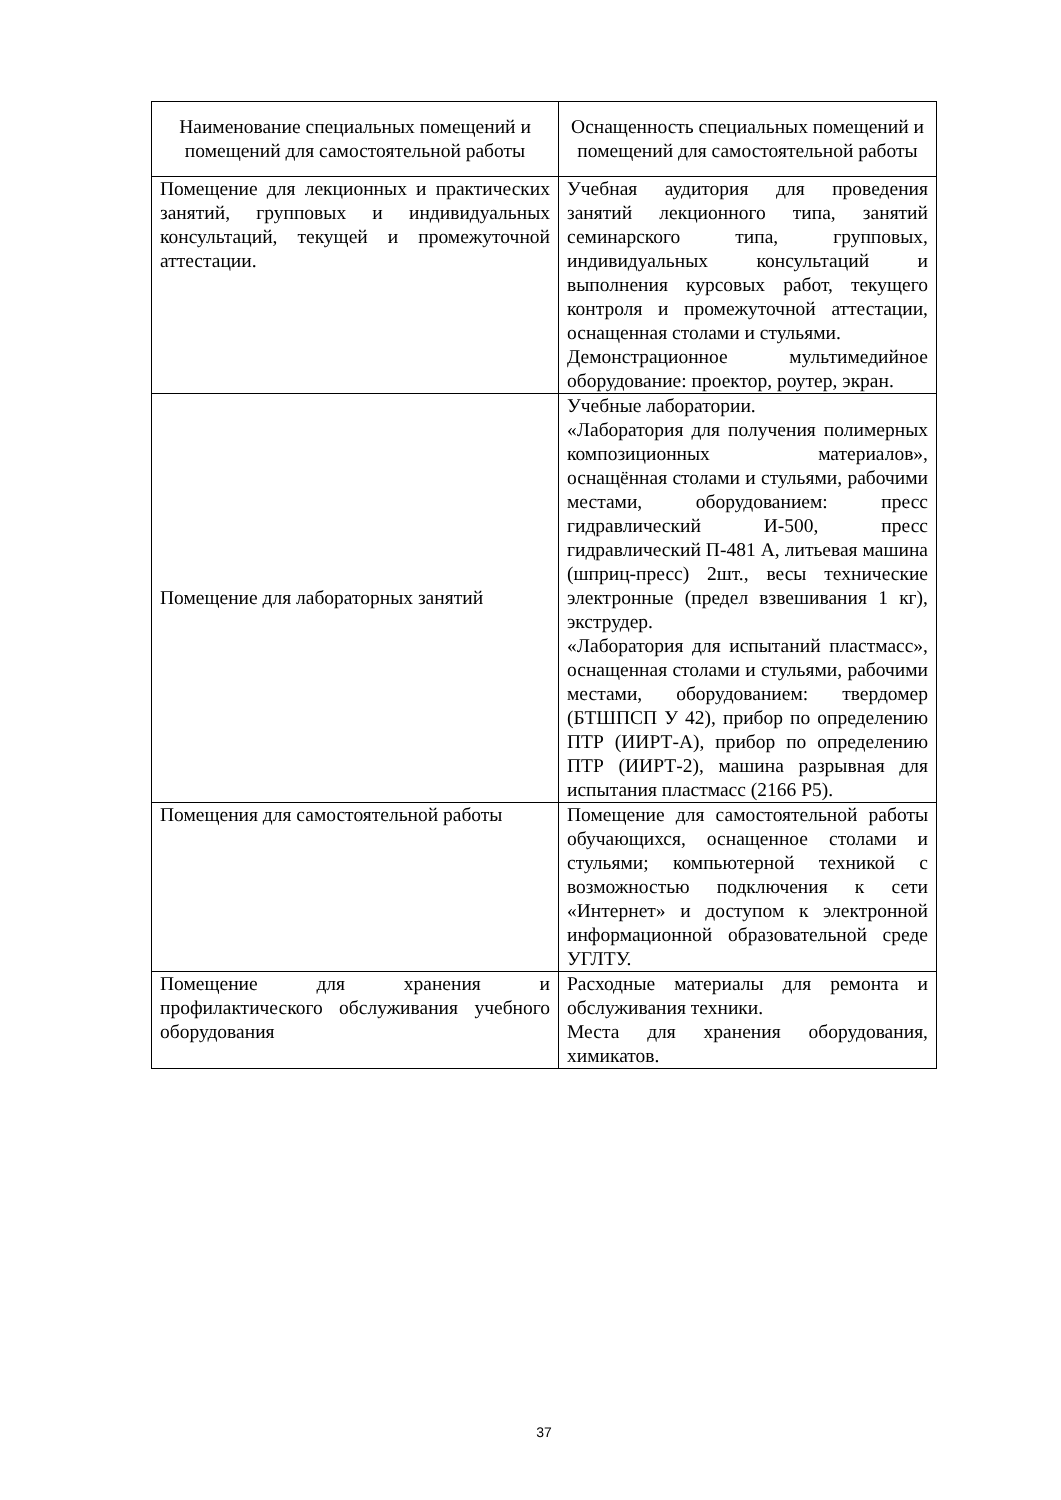| Наименование специальных помещений и помещений для самостоятельной работы | Оснащенность специальных помещений и помещений для самостоятельной работы |
| Помещение для лекционных и практических занятий, групповых и индивидуальных консультаций, текущей и промежуточной аттестации. | Учебная аудитория для проведения занятий лекционного типа, занятий семинарского типа, групповых, индивидуальных консультаций и выполнения курсовых работ, текущего контроля и промежуточной аттестации, оснащенная столами и стульями. Демонстрационное мультимедийное оборудование: проектор, роутер, экран. |
| Помещение для лабораторных занятий | Учебные лаборатории. «Лаборатория для получения полимерных композиционных материалов», оснащённая столами и стульями, рабочими местами, оборудованием: пресс гидравлический И-500, пресс гидравлический П-481 А, литьевая машина (шприц-пресс) 2шт., весы технические электронные (предел взвешивания 1 кг), экструдер. «Лаборатория для испытаний пластмасс», оснащенная столами и стульями, рабочими местами, оборудованием: твердомер (БТШПСП У 42), прибор по определению ПТР (ИИРТ-А), прибор по определению ПТР (ИИРТ-2), машина разрывная для испытания пластмасс (2166 Р5). |
| Помещения для самостоятельной работы | Помещение для самостоятельной работы обучающихся, оснащенное столами и стульями; компьютерной техникой с возможностью подключения к сети «Интернет» и доступом к электронной информационной образовательной среде УГЛТУ. |
| Помещение для хранения и профилактического обслуживания учебного оборудования | Расходные материалы для ремонта и обслуживания техники. Места для хранения оборудования, химикатов. |
37